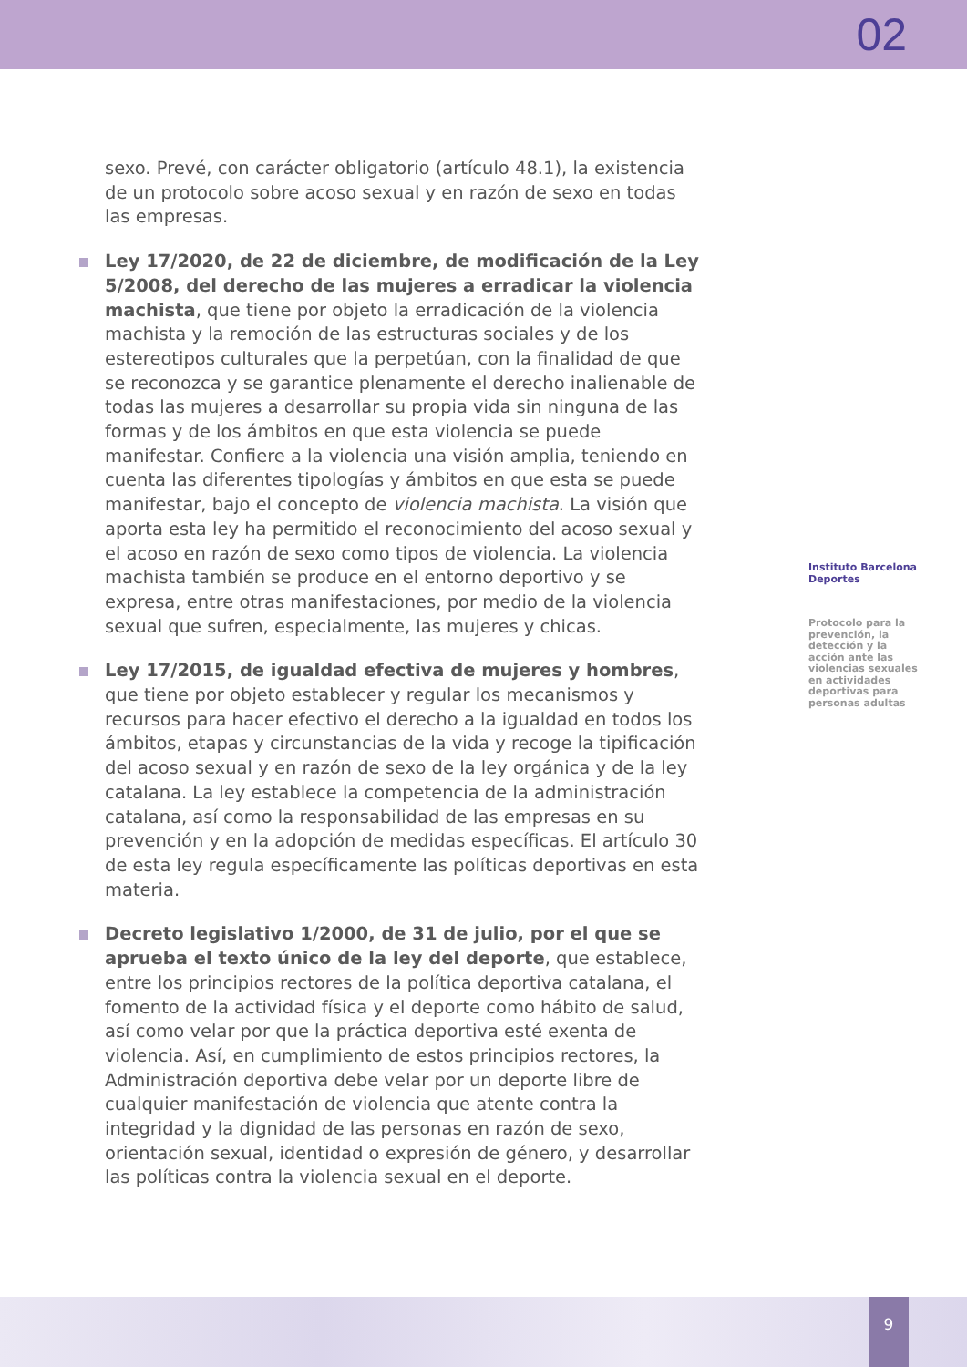02
sexo. Prevé, con carácter obligatorio (artículo 48.1), la existencia de un protocolo sobre acoso sexual y en razón de sexo en todas las empresas.
Ley 17/2020, de 22 de diciembre, de modificación de la Ley 5/2008, del derecho de las mujeres a erradicar la violencia machista, que tiene por objeto la erradicación de la violencia machista y la remoción de las estructuras sociales y de los estereotipos culturales que la perpetúan, con la finalidad de que se reconozca y se garantice plenamente el derecho inalienable de todas las mujeres a desarrollar su propia vida sin ninguna de las formas y de los ámbitos en que esta violencia se puede manifestar. Confiere a la violencia una visión amplia, teniendo en cuenta las diferentes tipologías y ámbitos en que esta se puede manifestar, bajo el concepto de violencia machista. La visión que aporta esta ley ha permitido el reconocimiento del acoso sexual y el acoso en razón de sexo como tipos de violencia. La violencia machista también se produce en el entorno deportivo y se expresa, entre otras manifestaciones, por medio de la violencia sexual que sufren, especialmente, las mujeres y chicas.
Ley 17/2015, de igualdad efectiva de mujeres y hombres, que tiene por objeto establecer y regular los mecanismos y recursos para hacer efectivo el derecho a la igualdad en todos los ámbitos, etapas y circunstancias de la vida y recoge la tipificación del acoso sexual y en razón de sexo de la ley orgánica y de la ley catalana. La ley establece la competencia de la administración catalana, así como la responsabilidad de las empresas en su prevención y en la adopción de medidas específicas. El artículo 30 de esta ley regula específicamente las políticas deportivas en esta materia.
Decreto legislativo 1/2000, de 31 de julio, por el que se aprueba el texto único de la ley del deporte, que establece, entre los principios rectores de la política deportiva catalana, el fomento de la actividad física y el deporte como hábito de salud, así como velar por que la práctica deportiva esté exenta de violencia. Así, en cumplimiento de estos principios rectores, la Administración deportiva debe velar por un deporte libre de cualquier manifestación de violencia que atente contra la integridad y la dignidad de las personas en razón de sexo, orientación sexual, identidad o expresión de género, y desarrollar las políticas contra la violencia sexual en el deporte.
Instituto Barcelona Deportes
Protocolo para la prevención, la detección y la acción ante las violencias sexuales en actividades deportivas para personas adultas
9